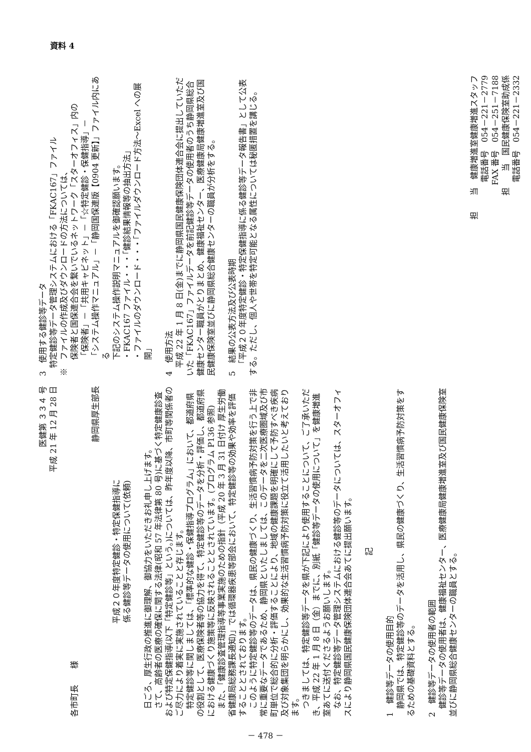資料 4
医健第 ３３４ 号
平成 21 年 12 月 28 日
各市町長　　様
静岡県厚生部長
平成２０年度特定健診・特定保健指導に
係る健診等データの使用について(依頼)
日ごろ、厚生行政の推進に御理解、御協力をいただきお礼申し上げます。
さて、高齢者の医療の確保に関する法律(昭和 57 年法律第 80 号)に基づく特定健康診査および特定保健指導(以下「特定健診等」という。)については、昨年度以降、市町等関係者のご尽力により着実に実施されていることと存じます。
特定健診等に関しましては、「標準的な健診・保健指導プログラム」において、都道府県の役割として、医療保険者等の協力を得て、特定健診等のデータを分析・評価し、都道府県における健康づくり施策等に反映されることとされています。(プログラム P136 参照)
また、「健康診査管理指導等事業実施のための指針（平成 20 年 3 月 31 日付け 厚生労働省健康局総務課長通知)」では循環器疾患等部会において、特定健診等の効果や効率を評価することとされております。
このように特定健診等のデータは、県民の健康づくり、生活習慣病予防対策を行う上で非常に重要なデータであるため、静岡県といたしましては、このデータを二次医療圏域及び市町単位で総合的に分析・評価することにより、地域の健康課題を明確にして予防すべき疾病及び対象集団を明らかにし、効果的な生活習慣病予防対策に役立て活用したいと考えております。
つきましては、特定健診等データを県が下記により使用することについて、ご了承いただき、平成 22 年 1 月 8 日（金）までに、別紙「健診等データの使用について」を健康増進室あてに送付くださるようお願いします。
なお、特定健診等データ管理システムにおける健診等のデータについては、スターオフィスにより静岡県国民健康保険団体連合会あてに提出願います。
記
1　健診等データの使用目的
静岡県では、特定健診等のデータを活用し、県民の健康づくり、生活習慣病予防対策をするための基礎資料とする。
2　健診等データの使用者の範囲
健診等データの使用者は、健康福祉センター、医療健康局健康増進室及び国民健康保険室並びに静岡県総合健康センターの職員とする。
3　使用する健診等データ
特定健診等データ管理システムにおける「FKAC167」ファイル
※　ファイルの作成及びダウンロードの方法については、
保険者と国保連合会を繋いでいるネットワーク「スターオフィス」内の
「保険者」－「共用キャビネット」－「☆特定健診・保健指導」－
「システム操作マニュアル」－「静岡国保連版【0904 更新】」ファイル内にある
下記のシステム操作説明マニュアルを御確認願います。
・FKAC167 ファイル・・・「健診結果情報等の抽出方法」
・ファイルのダウンロード・・・「ファイルダウンロード方法～Excel への展開」
4　使用方法
平成 22 年 1 月 8 日(金)までに静岡県国民健康保険団体連合会に提出していただいた「FKAC167」ファイルデータを前記健診等データの使用者のうち静岡県総合健康センター職員がとりまとめ、健康福祉センター、医療健康局健康増進室及び国民健康保険室並びに静岡県総合健康センターの職員が分析をする。
5　結果の公表方法及び公表時期
「平成２０年度特定健診・特定保健指導に係る健診等データ報告書」として公表する。ただし、個人や世帯を特定可能となる属性については秘匿措置を講じる。
担　　当　健康増進室健康増進スタッフ
電話番号　054－221－2779　　　　　　
FAX 番号　054－251－7188　　　　　　
担　　当　国民健康保険室助成係　　　
電話番号　054－221－2332　　　　　　
－ 478 －